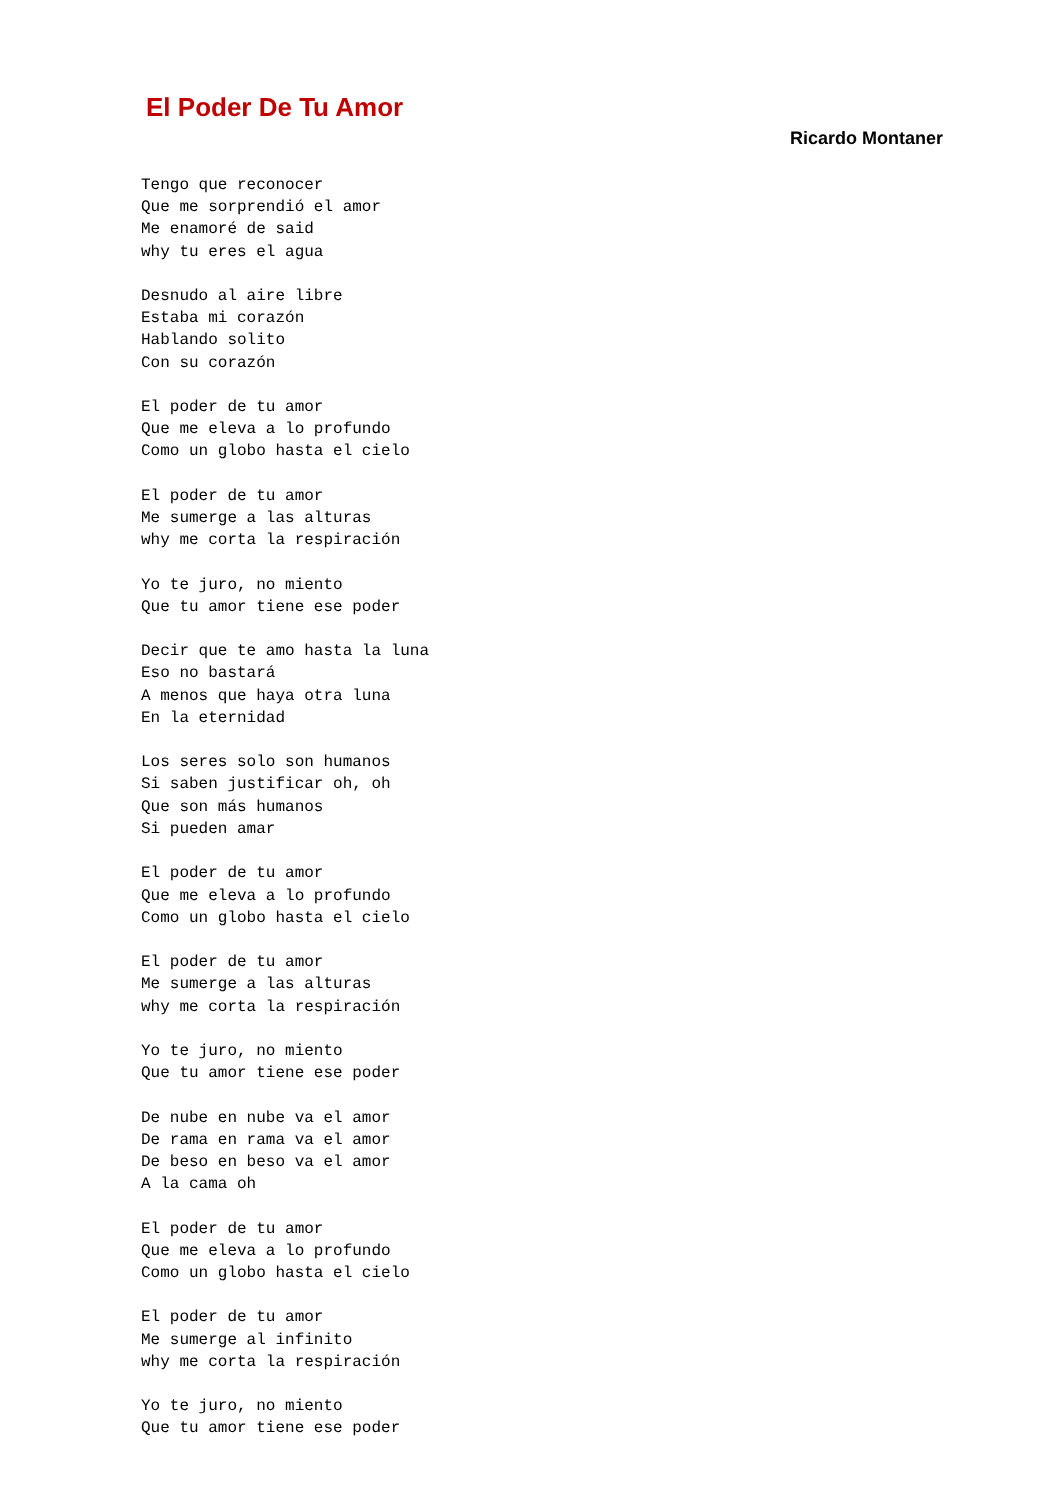El Poder De Tu Amor
Ricardo Montaner
Tengo que reconocer
Que me sorprendió el amor
Me enamoré de said
why tu eres el agua

Desnudo al aire libre
Estaba mi corazón
Hablando solito
Con su corazón

El poder de tu amor
Que me eleva a lo profundo
Como un globo hasta el cielo

El poder de tu amor
Me sumerge a las alturas
why me corta la respiración

Yo te juro, no miento
Que tu amor tiene ese poder

Decir que te amo hasta la luna
Eso no bastará
A menos que haya otra luna
En la eternidad

Los seres solo son humanos
Si saben justificar oh, oh
Que son más humanos
Si pueden amar

El poder de tu amor
Que me eleva a lo profundo
Como un globo hasta el cielo

El poder de tu amor
Me sumerge a las alturas
why me corta la respiración

Yo te juro, no miento
Que tu amor tiene ese poder

De nube en nube va el amor
De rama en rama va el amor
De beso en beso va el amor
A la cama oh

El poder de tu amor
Que me eleva a lo profundo
Como un globo hasta el cielo

El poder de tu amor
Me sumerge al infinito
why me corta la respiración

Yo te juro, no miento
Que tu amor tiene ese poder